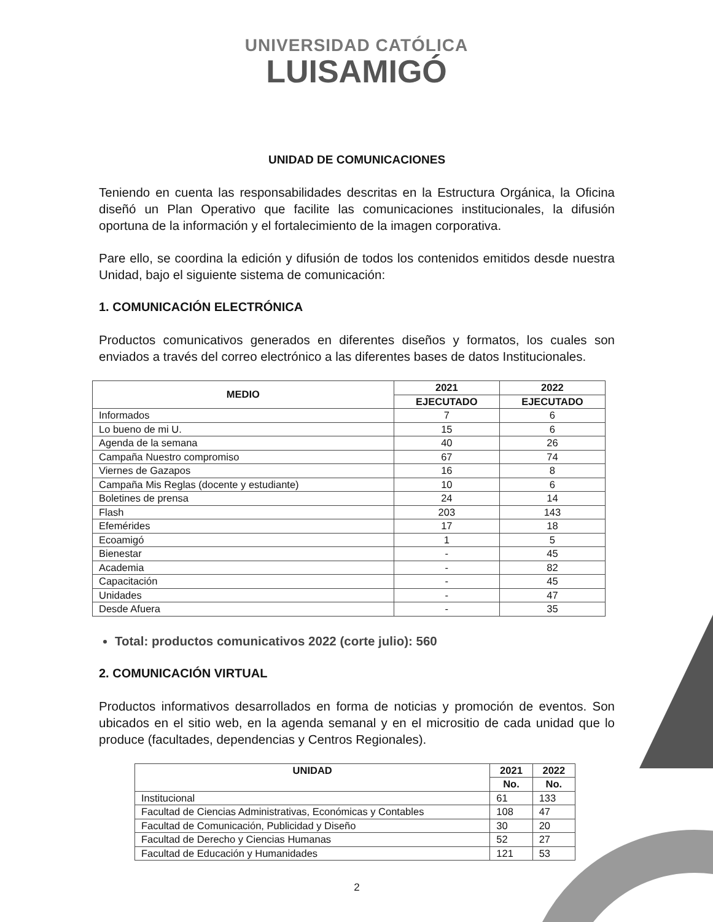UNIVERSIDAD CATÓLICA
LUISAMIGÓ
UNIDAD DE COMUNICACIONES
Teniendo en cuenta las responsabilidades descritas en la Estructura Orgánica, la Oficina diseñó un Plan Operativo que facilite las comunicaciones institucionales, la difusión oportuna de la información y el fortalecimiento de la imagen corporativa.
Pare ello, se coordina la edición y difusión de todos los contenidos emitidos desde nuestra Unidad, bajo el siguiente sistema de comunicación:
1. COMUNICACIÓN ELECTRÓNICA
Productos comunicativos generados en diferentes diseños y formatos, los cuales son enviados a través del correo electrónico a las diferentes bases de datos Institucionales.
| MEDIO | 2021 | 2022 |
| --- | --- | --- |
| | EJECUTADO | EJECUTADO |
| Informados | 7 | 6 |
| Lo bueno de mi U. | 15 | 6 |
| Agenda de la semana | 40 | 26 |
| Campaña Nuestro compromiso | 67 | 74 |
| Viernes de Gazapos | 16 | 8 |
| Campaña Mis Reglas (docente y estudiante) | 10 | 6 |
| Boletines de prensa | 24 | 14 |
| Flash | 203 | 143 |
| Efemérides | 17 | 18 |
| Ecoamigó | 1 | 5 |
| Bienestar | - | 45 |
| Academia | - | 82 |
| Capacitación | - | 45 |
| Unidades | - | 47 |
| Desde Afuera | - | 35 |
Total: productos comunicativos 2022 (corte julio): 560
2. COMUNICACIÓN VIRTUAL
Productos informativos desarrollados en forma de noticias y promoción de eventos. Son ubicados en el sitio web, en la agenda semanal y en el micrositio de cada unidad que lo produce (facultades, dependencias y Centros Regionales).
| UNIDAD | 2021 | 2022 |
| --- | --- | --- |
| | No. | No. |
| Institucional | 61 | 133 |
| Facultad de Ciencias Administrativas, Económicas y Contables | 108 | 47 |
| Facultad de Comunicación, Publicidad y Diseño | 30 | 20 |
| Facultad de Derecho y Ciencias Humanas | 52 | 27 |
| Facultad de Educación y Humanidades | 121 | 53 |
2